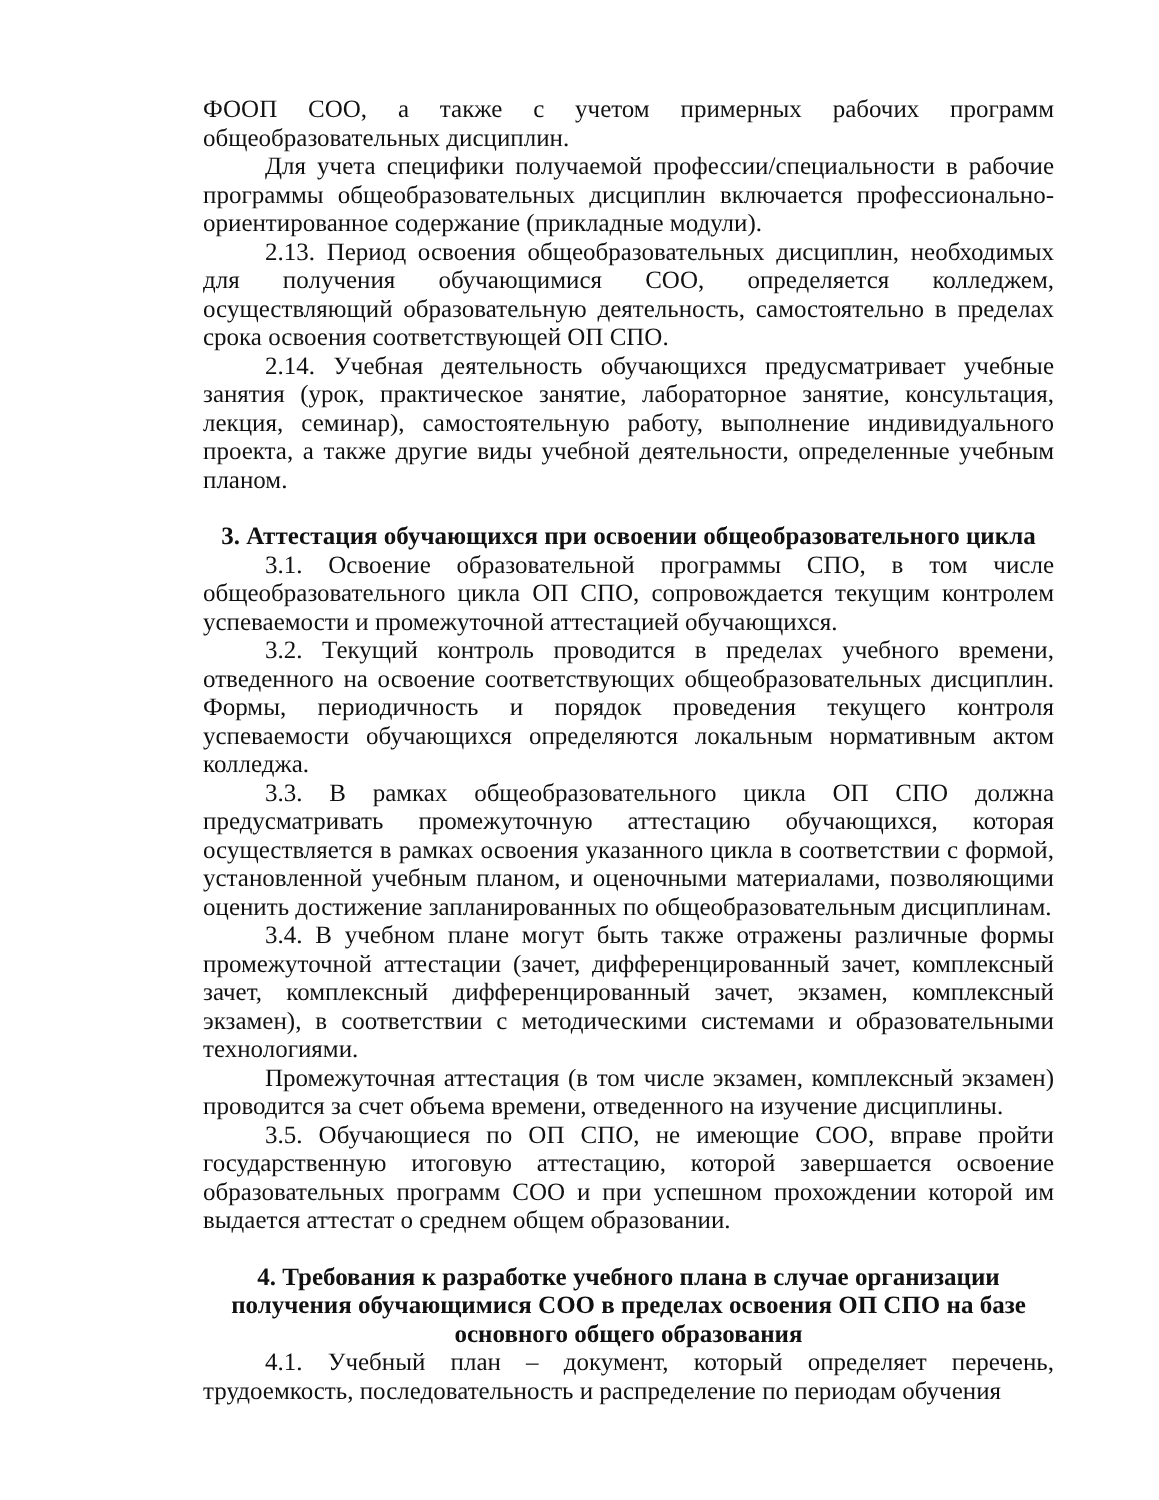ФООП СОО, а также с учетом примерных рабочих программ общеобразовательных дисциплин.
Для учета специфики получаемой профессии/специальности в рабочие программы общеобразовательных дисциплин включается профессионально-ориентированное содержание (прикладные модули).
2.13. Период освоения общеобразовательных дисциплин, необходимых для получения обучающимися СОО, определяется колледжем, осуществляющий образовательную деятельность, самостоятельно в пределах срока освоения соответствующей ОП СПО.
2.14. Учебная деятельность обучающихся предусматривает учебные занятия (урок, практическое занятие, лабораторное занятие, консультация, лекция, семинар), самостоятельную работу, выполнение индивидуального проекта, а также другие виды учебной деятельности, определенные учебным планом.
3. Аттестация обучающихся при освоении общеобразовательного цикла
3.1. Освоение образовательной программы СПО, в том числе общеобразовательного цикла ОП СПО, сопровождается текущим контролем успеваемости и промежуточной аттестацией обучающихся.
3.2. Текущий контроль проводится в пределах учебного времени, отведенного на освоение соответствующих общеобразовательных дисциплин. Формы, периодичность и порядок проведения текущего контроля успеваемости обучающихся определяются локальным нормативным актом колледжа.
3.3. В рамках общеобразовательного цикла ОП СПО должна предусматривать промежуточную аттестацию обучающихся, которая осуществляется в рамках освоения указанного цикла в соответствии с формой, установленной учебным планом, и оценочными материалами, позволяющими оценить достижение запланированных по общеобразовательным дисциплинам.
3.4. В учебном плане могут быть также отражены различные формы промежуточной аттестации (зачет, дифференцированный зачет, комплексный зачет, комплексный дифференцированный зачет, экзамен, комплексный экзамен), в соответствии с методическими системами и образовательными технологиями.
Промежуточная аттестация (в том числе экзамен, комплексный экзамен) проводится за счет объема времени, отведенного на изучение дисциплины.
3.5. Обучающиеся по ОП СПО, не имеющие СОО, вправе пройти государственную итоговую аттестацию, которой завершается освоение образовательных программ СОО и при успешном прохождении которой им выдается аттестат о среднем общем образовании.
4. Требования к разработке учебного плана в случае организации получения обучающимися СОО в пределах освоения ОП СПО на базе основного общего образования
4.1. Учебный план – документ, который определяет перечень, трудоемкость, последовательность и распределение по периодам обучения